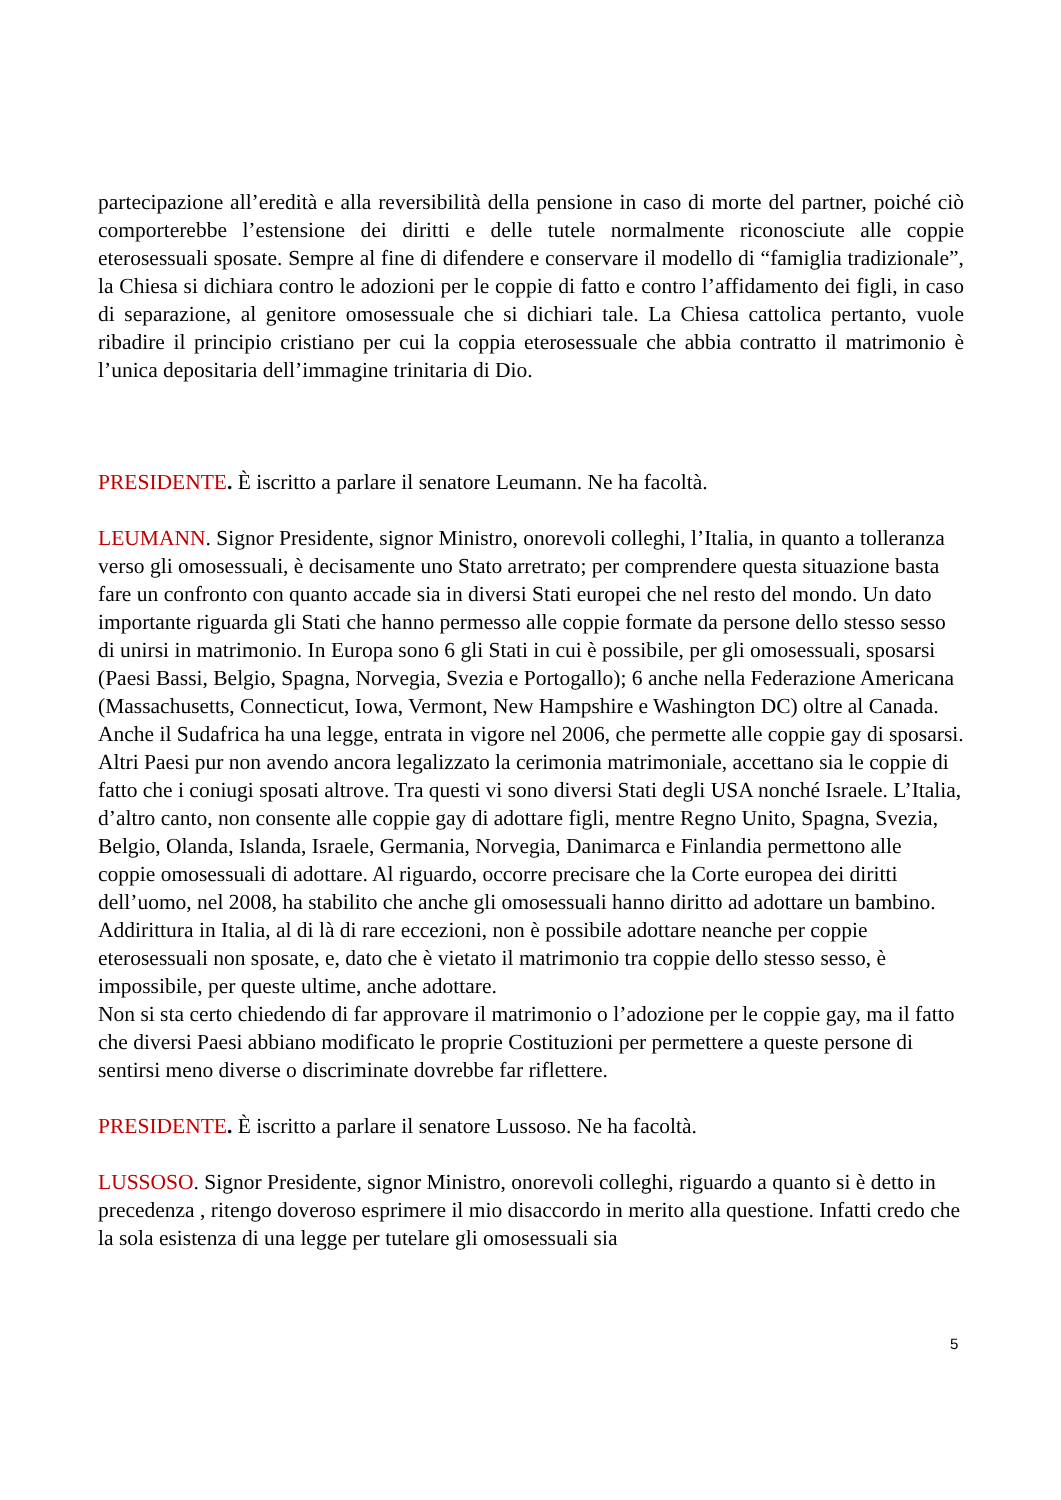partecipazione all’eredità e alla reversibilità della pensione in caso di morte del partner, poiché ciò comporterebbe l’estensione dei diritti e delle tutele normalmente riconosciute alle coppie eterosessuali sposate. Sempre al fine di difendere e conservare il modello di “famiglia tradizionale”, la Chiesa si dichiara contro le adozioni per le coppie di fatto e contro l’affidamento dei figli, in caso di separazione, al genitore omosessuale che si dichiari tale. La Chiesa cattolica pertanto, vuole ribadire il principio cristiano per cui la coppia eterosessuale che abbia contratto il matrimonio è l’unica depositaria dell’immagine trinitaria di Dio.
PRESIDENTE. È iscritto a parlare il senatore Leumann. Ne ha facoltà.
LEUMANN. Signor Presidente, signor Ministro, onorevoli colleghi, l’Italia, in quanto a tolleranza verso gli omosessuali, è decisamente uno Stato arretrato; per comprendere questa situazione basta fare un confronto con quanto accade sia in diversi Stati europei che nel resto del mondo. Un dato importante riguarda gli Stati che hanno permesso alle coppie formate da persone dello stesso sesso di unirsi in matrimonio. In Europa sono 6 gli Stati in cui è possibile, per gli omosessuali, sposarsi (Paesi Bassi, Belgio, Spagna, Norvegia, Svezia e Portogallo); 6 anche nella Federazione Americana (Massachusetts, Connecticut, Iowa, Vermont, New Hampshire e Washington DC) oltre al Canada. Anche il Sudafrica ha una legge, entrata in vigore nel 2006, che permette alle coppie gay di sposarsi. Altri Paesi pur non avendo ancora legalizzato la cerimonia matrimoniale, accettano sia le coppie di fatto che i coniugi sposati altrove. Tra questi vi sono diversi Stati degli USA nonché Israele. L’Italia, d’altro canto, non consente alle coppie gay di adottare figli, mentre Regno Unito, Spagna, Svezia, Belgio, Olanda, Islanda, Israele, Germania, Norvegia, Danimarca e Finlandia permettono alle coppie omosessuali di adottare. Al riguardo, occorre precisare che la Corte europea dei diritti dell’uomo, nel 2008, ha stabilito che anche gli omosessuali hanno diritto ad adottare un bambino. Addirittura in Italia, al di là di rare eccezioni, non è possibile adottare neanche per coppie eterosessuali non sposate, e, dato che è vietato il matrimonio tra coppie dello stesso sesso, è impossibile, per queste ultime, anche adottare.
Non si sta certo chiedendo di far approvare il matrimonio o l’adozione per le coppie gay, ma il fatto che diversi Paesi abbiano modificato le proprie Costituzioni per permettere a queste persone di sentirsi meno diverse o discriminate dovrebbe far riflettere.
PRESIDENTE. È iscritto a parlare il senatore Lussoso. Ne ha facoltà.
LUSSOSO. Signor Presidente, signor Ministro, onorevoli colleghi, riguardo a quanto si è detto in precedenza , ritengo doveroso esprimere il mio disaccordo in merito alla questione. Infatti credo che la sola esistenza di una legge per tutelare gli omosessuali sia
5